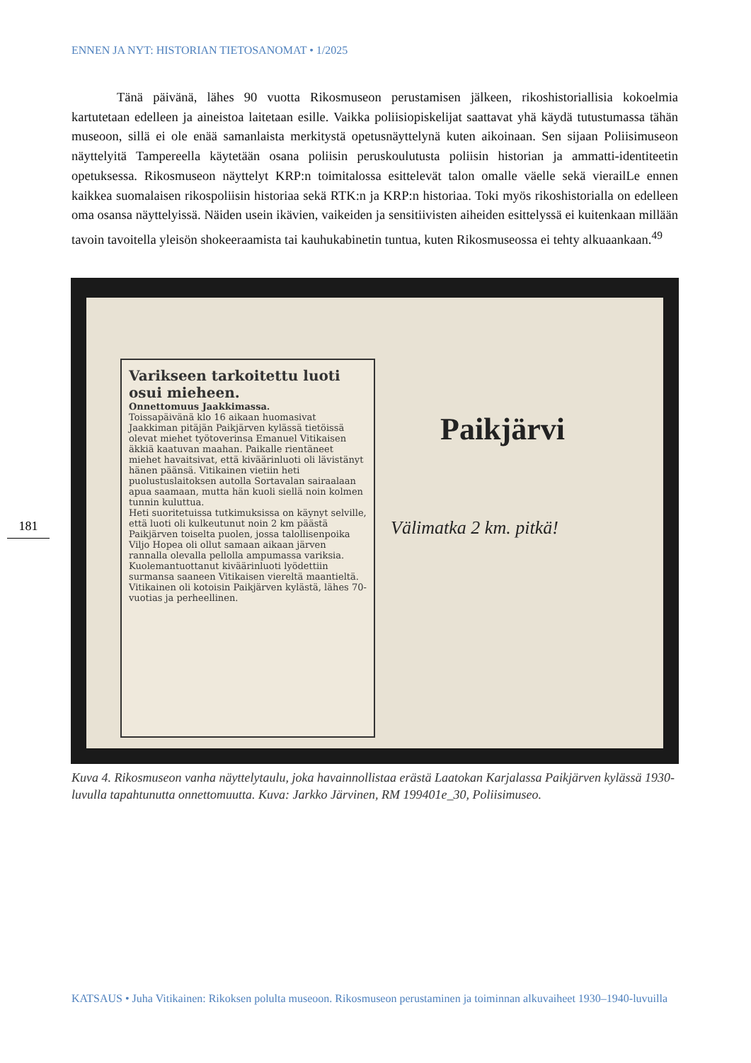ENNEN JA NYT: HISTORIAN TIETOSANOMAT • 1/2025
Tänä päivänä, lähes 90 vuotta Rikosmuseon perustamisen jälkeen, rikoshistoriallisia kokoelmia kartutetaan edelleen ja aineistoa laitetaan esille. Vaikka poliisiopiskelijat saattavat yhä käydä tutustumassa tähän museoon, sillä ei ole enää samanlaista merkitystä opetusnäyttelynä kuten aikoinaan. Sen sijaan Poliisimuseon näyttelyitä Tampereella käytetään osana poliisin peruskoulutusta poliisin historian ja ammatti-identiteetin opetuksessa. Rikosmuseon näyttelyt KRP:n toimitalossa esittelevät talon omalle väelle sekä vierailLe ennen kaikkea suomalaisen rikospoliisin historiaa sekä RTK:n ja KRP:n historiaa. Toki myös rikoshistorialla on edelleen oma osansa näyttelyissä. Näiden usein ikävien, vaikeiden ja sensitiivisten aiheiden esittelyssä ei kuitenkaan millään tavoin tavoitella yleisön shokeeraamista tai kauhukabinetin tuntua, kuten Rikosmuseossa ei tehty alkuaankaan.<sup>49</sup>
Varikseen tarkoitettu luoti osui mieheen.
Onnettomuus Jaakkimassa.
Toissapäivänä klo 16 aikaan huomasivat Jaakkiman pitäjän Paikjärven kylässä tietöissä olevat miehet työtoverinsa Emanuel Vitikaisen äkkiä kaatuvan maahan. Paikalle rientäneet miehet havaitsivat, että kiväärinluoti oli lävistänyt hänen päänsä. Vitikainen vietiin heti puolustuslaitoksen autolla Sortavalan sairaalaan apua saamaan, mutta hän kuoli siellä noin kolmen tunnin kuluttua.
Heti suoritetuissa tutkimuksissa on käynyt selville, että luoti oli kulkeutunut noin 2 km päästä Paikjärven toiselta puolen, jossa talollisenpoika Viljo Hopea oli ollut samaan aikaan järven rannalla olevalla pellolla ampumassa variksia. Kuolemantuottanut kiväärinluoti lyödettiin surmansa saaneen Vitikaisen viereltä maantieltä. Vitikainen oli kotoisin Paikjärven kylästä, lähes 70-vuotias ja perheellinen.
Paikjärvi
Välimatka 2 km. pitkä!
Kuva 4. Rikosmuseon vanha näyttelytaulu, joka havainnollistaa erästä Laatokan Karjalassa Paikjärven kylässä 1930-luvulla tapahtunutta onnettomuutta. Kuva: Jarkko Järvinen, RM 199401e_30, Poliisimuseo.
181
KATSAUS • Juha Vitikainen: Rikoksen polulta museoon. Rikosmuseon perustaminen ja toiminnan alkuvaiheet 1930–1940-luvuilla